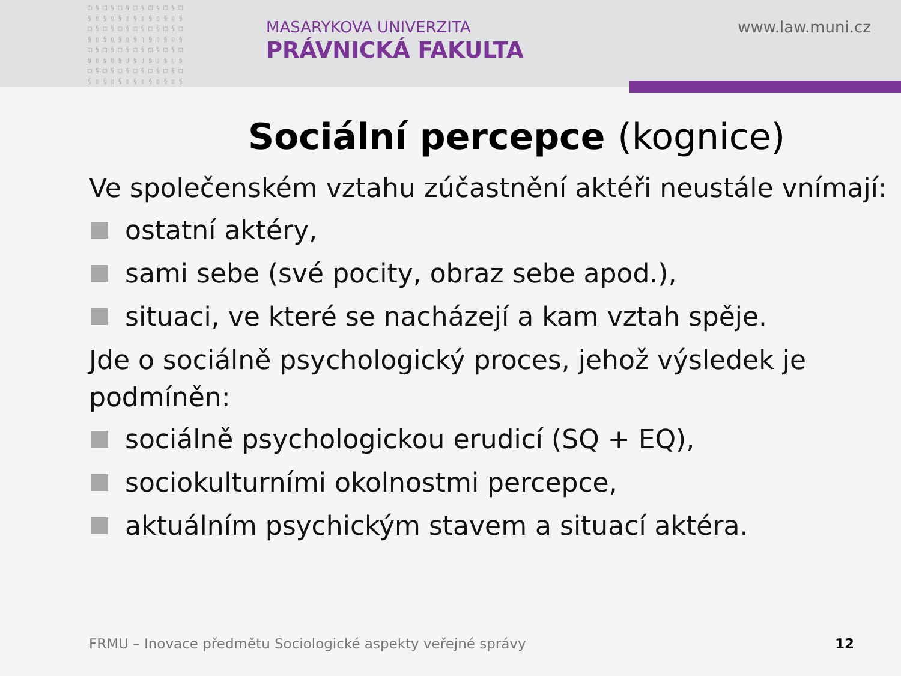□§□§□§□§□§□§□ §▯§▯§▯§▯§▯§▯§ □§□§□§□§□§□§□ §▯§▯§▯§▯§▯§▯§ □§□§□§□§□§□§□ §▯§▯§▯§▯§▯§▯§ □§□§□§□§□§□§□ §▯§▯§▯§▯§▯§▯§
MASARYKOVA UNIVERZITA
PRÁVNICKÁ FAKULTA
www.law.muni.cz
Sociální percepce (kognice)
Ve společenském vztahu zúčastnění aktéři neustále vnímají:
ostatní aktéry,
sami sebe (své pocity, obraz sebe apod.),
situaci, ve které se nacházejí a kam vztah spěje.
Jde o sociálně psychologický proces, jehož výsledek je podmíněn:
sociálně psychologickou erudicí (SQ + EQ),
sociokulturními okolnostmi percepce,
aktuálním psychickým stavem a situací aktéra.
FRMU – Inovace předmětu Sociologické aspekty veřejné správy
12